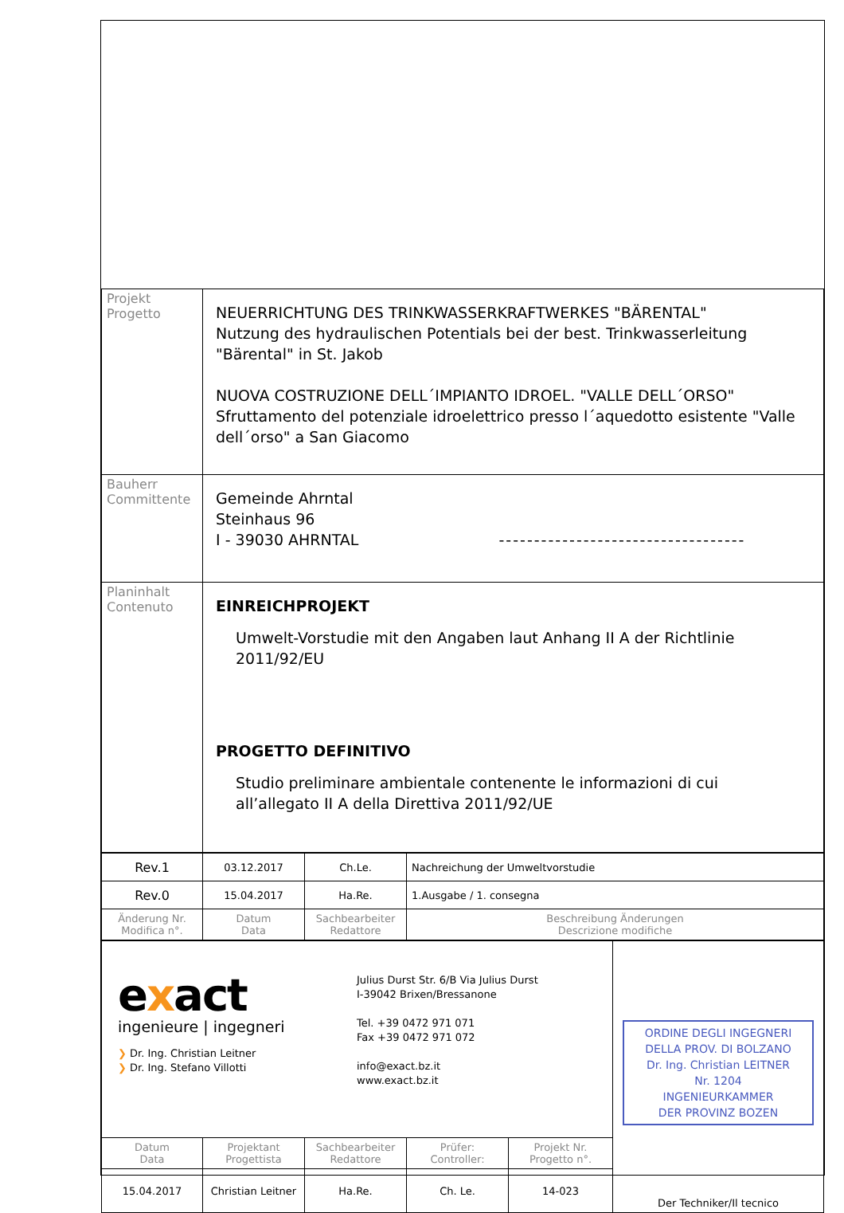| Projekt Progetto | NEUERRICHTUNG DES TRINKWASSERKRAFTWERKES "BÄRENTAL" Nutzung des hydraulischen Potentials bei der best. Trinkwasserleitung "Bärental" in St. Jakob NUOVA COSTRUZIONE DELL´IMPIANTO IDROEL. "VALLE DELL´ORSO" Sfruttamento del potenziale idroelettrico presso l´aquedotto esistente "Valle dell´orso" a San Giacomo |
| Bauherr Committente | Gemeinde Ahrntal Steinhaus 96 I - 39030 AHRNTAL ----------------------------------- |
| Planinhalt Contenuto | EINREICHPROJEKT Umwelt-Vorstudie mit den Angaben laut Anhang II A der Richtlinie 2011/92/EU PROGETTO DEFINITIVO Studio preliminare ambientale contenente le informazioni di cui all’allegato II A della Direttiva 2011/92/UE |
| Rev.1 | 03.12.2017 | Ch.Le. | Nachreichung der Umweltvorstudie |
| Rev.0 | 15.04.2017 | Ha.Re. | 1.Ausgabe / 1. consegna |
| Änderung Nr. Modifica n°. | Datum Data | Sachbearbeiter Redattore | Beschreibung Änderungen Descrizione modifiche |
| e x act ingenieure / ingegneri ❯ Dr. Ing. Christian Leitner ❯ Dr. Ing. Stefano Villotti Julius Durst Str. 6/B Via Julius Durst I-39042 Brixen/Bressanone Tel. +39 0472 971 071 Fax +39 0472 971 072 info@exact.bz.it www.exact.bz.it | | | | | ORDINE DEGLI INGEGNERI DELLA PROV. DI BOLZANO Dr. Ing. Christian LEITNER Nr. 1204 INGENIEURKAMMER DER PROVINZ BOZEN Der Techniker/Il tecnico |
| Datum Data | Projektant Progettista | Sachbearbeiter Redattore | Prüfer: Controller: | Projekt Nr. Progetto n°. | |
| 15.04.2017 | Christian Leitner | Ha.Re. | Ch. Le. | 14-023 | |